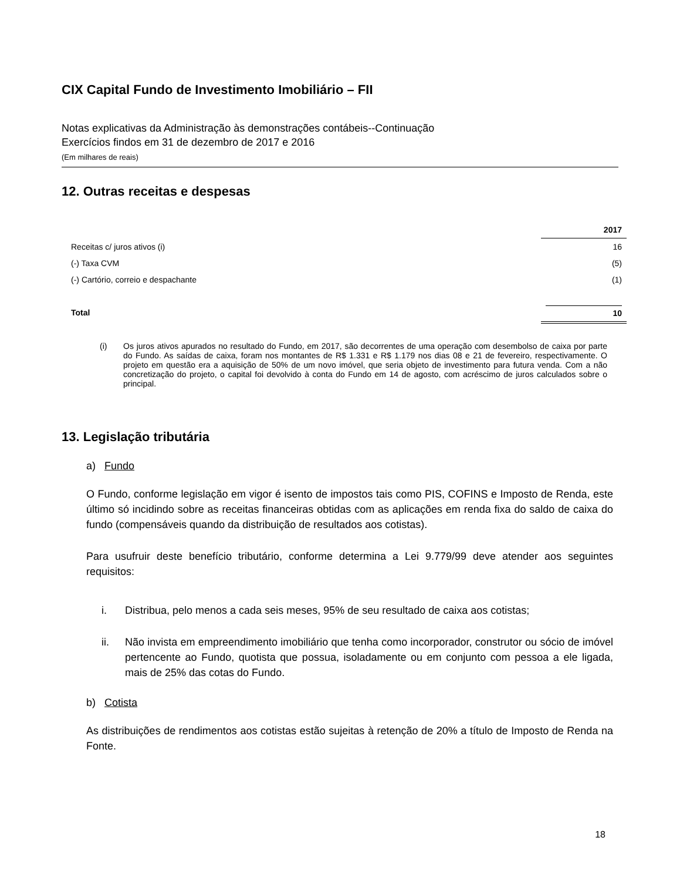CIX Capital Fundo de Investimento Imobiliário – FII
Notas explicativas da Administração às demonstrações contábeis--Continuação
Exercícios findos em 31 de dezembro de 2017 e 2016
(Em milhares de reais)
12. Outras receitas e despesas
| | 2017 |
| --- | --- |
| Receitas c/ juros ativos (i) | 16 |
| (-) Taxa CVM | (5) |
| (-) Cartório, correio e despachante | (1) |
| Total | 10 |
(i) Os juros ativos apurados no resultado do Fundo, em 2017, são decorrentes de uma operação com desembolso de caixa por parte do Fundo. As saídas de caixa, foram nos montantes de R$ 1.331 e R$ 1.179 nos dias 08 e 21 de fevereiro, respectivamente. O projeto em questão era a aquisição de 50% de um novo imóvel, que seria objeto de investimento para futura venda. Com a não concretização do projeto, o capital foi devolvido à conta do Fundo em 14 de agosto, com acréscimo de juros calculados sobre o principal.
13. Legislação tributária
a) Fundo
O Fundo, conforme legislação em vigor é isento de impostos tais como PIS, COFINS e Imposto de Renda, este último só incidindo sobre as receitas financeiras obtidas com as aplicações em renda fixa do saldo de caixa do fundo (compensáveis quando da distribuição de resultados aos cotistas).
Para usufruir deste benefício tributário, conforme determina a Lei 9.779/99 deve atender aos seguintes requisitos:
i. Distribua, pelo menos a cada seis meses, 95% de seu resultado de caixa aos cotistas;
ii. Não invista em empreendimento imobiliário que tenha como incorporador, construtor ou sócio de imóvel pertencente ao Fundo, quotista que possua, isoladamente ou em conjunto com pessoa a ele ligada, mais de 25% das cotas do Fundo.
b) Cotista
As distribuições de rendimentos aos cotistas estão sujeitas à retenção de 20% a título de Imposto de Renda na Fonte.
18